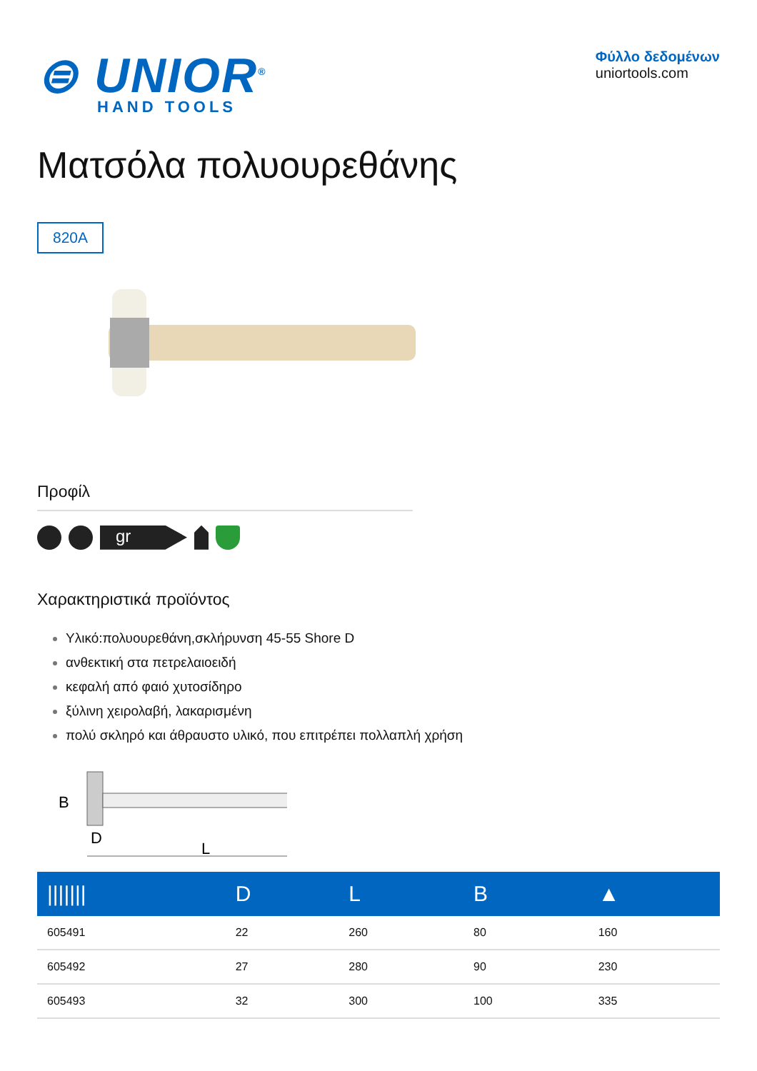⊜ UNIOR<sup>®</sup>
HAND TOOLS
Φύλλο δεδομένων
uniortools.com
Ματσόλα πολυουρεθάνης
820A
Προφίλ
gr
Χαρακτηριστικά προϊόντος
Υλικό:πολυουρεθάνη,σκλήρυνση 45-55 Shore D
ανθεκτική στα πετρελαιοειδή
κεφαλή από φαιό χυτοσίδηρο
ξύλινη χειρολαβή, λακαρισμένη
πολύ σκληρό και άθραυστο υλικό, που επιτρέπει πολλαπλή χρήση
B
D
L
| /////// | D | L | B | ▲ |
| --- | --- | --- | --- | --- |
| 605491 | 22 | 260 | 80 | 160 |
| 605492 | 27 | 280 | 90 | 230 |
| 605493 | 32 | 300 | 100 | 335 |